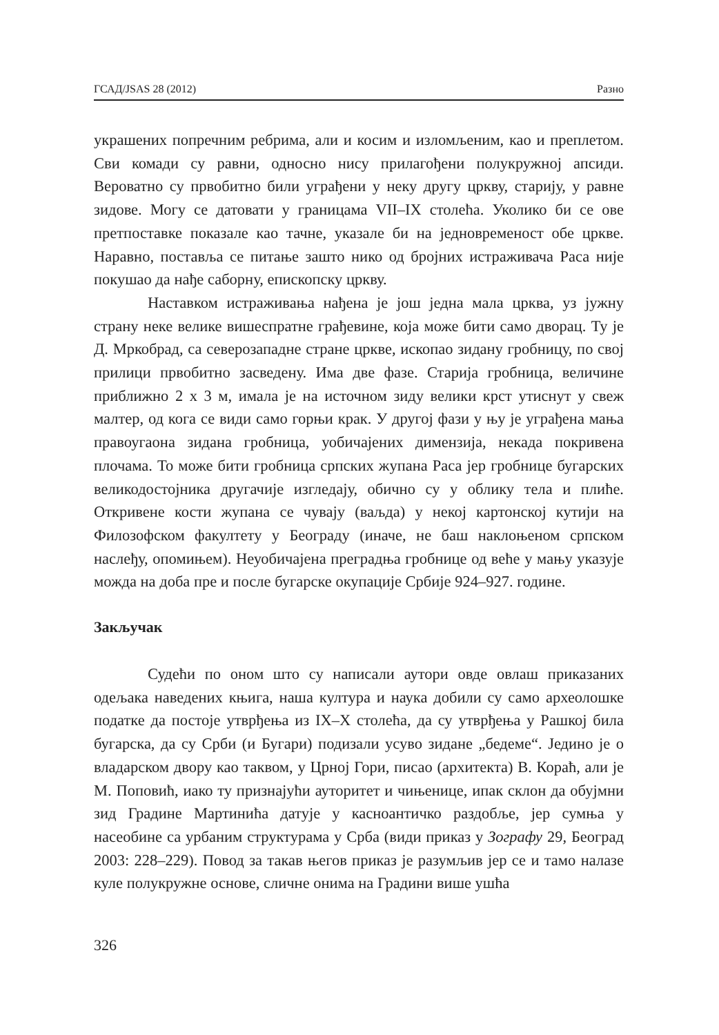ГСАД/JSAS 28 (2012) Разно
украшених попречним ребрима, али и косим и изломљеним, као и преплетом. Сви комади су равни, односно нису прилагођени полукружној апсиди. Вероватно су првобитно били уграђени у неку другу цркву, старију, у равне зидове. Могу се датовати у границама VII–IX столећа. Уколико би се ове претпоставке показале као тачне, указале би на једновременост обе цркве. Наравно, поставља се питање зашто нико од бројних истраживача Раса није покушао да нађе саборну, епископску цркву.
Наставком истраживања нађена је још једна мала црква, уз јужну страну неке велике вишеспратне грађевине, која може бити само дворац. Ту је Д. Мркобрад, са северозападне стране цркве, ископао зидану гробницу, по свој прилици првобитно засведену. Има две фазе. Старија гробница, величине приближно 2 x 3 м, имала је на источном зиду велики крст утиснут у свеж малтер, од кога се види само горњи крак. У другој фази у њу је уграђена мања правоугаона зидана гробница, уобичајених димензија, некада покривена плочама. То може бити гробница српских жупана Раса јер гробнице бугарских великодостојника другачије изгледају, обично су у облику тела и плиће. Откривене кости жупана се чувају (ваљда) у некој картонској кутији на Филозофском факултету у Београду (иначе, не баш наклоњеном српском наслеђу, опомињем). Неуобичајена преградња гробнице од веће у мању указује можда на доба пре и после бугарске окупације Србије 924–927. године.
Закључак
Судећи по оном што су написали аутори овде овлаш приказаних одељака наведених књига, наша култура и наука добили су само археолошке податке да постоје утврђења из IX–X столећа, да су утврђења у Рашкој била бугарска, да су Срби (и Бугари) подизали усуво зидане „бедеме“. Једино је о владарском двору као таквом, у Црној Гори, писао (архитекта) В. Кораћ, али је М. Поповић, иако ту признајући ауторитет и чињенице, ипак склон да обујмни зид Градине Мартинића датује у касноантичко раздобље, јер сумња у насеобине са урбаним структурама у Срба (види приказ у Зографу 29, Београд 2003: 228–229). Повод за такав његов приказ је разумљив јер се и тамо налазе куле полукружне основе, сличне онима на Градини више ушћа
326